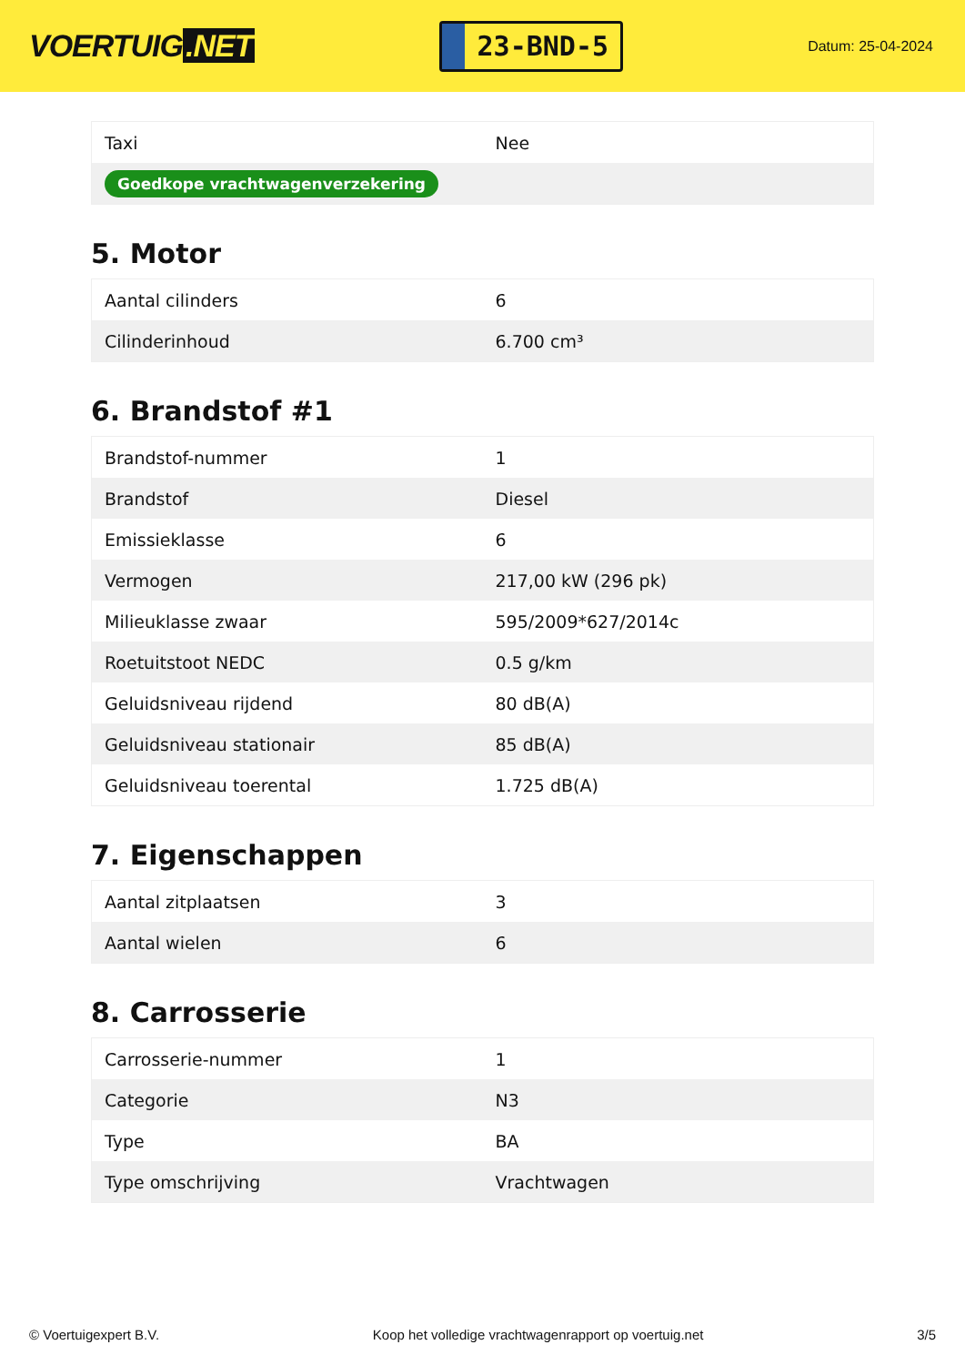VOERTUIG.NET
23-BND-5
Datum: 25-04-2024
| Taxi | Nee |
| Goedkope vrachtwagenverzekering | |
5. Motor
| Aantal cilinders | 6 |
| Cilinderinhoud | 6.700 cm³ |
6. Brandstof #1
| Brandstof-nummer | 1 |
| Brandstof | Diesel |
| Emissieklasse | 6 |
| Vermogen | 217,00 kW (296 pk) |
| Milieuklasse zwaar | 595/2009*627/2014c |
| Roetuitstoot NEDC | 0.5 g/km |
| Geluidsniveau rijdend | 80 dB(A) |
| Geluidsniveau stationair | 85 dB(A) |
| Geluidsniveau toerental | 1.725 dB(A) |
7. Eigenschappen
| Aantal zitplaatsen | 3 |
| Aantal wielen | 6 |
8. Carrosserie
| Carrosserie-nummer | 1 |
| Categorie | N3 |
| Type | BA |
| Type omschrijving | Vrachtwagen |
© Voertuigexpert B.V. Koop het volledige vrachtwagenrapport op voertuig.net 3/5